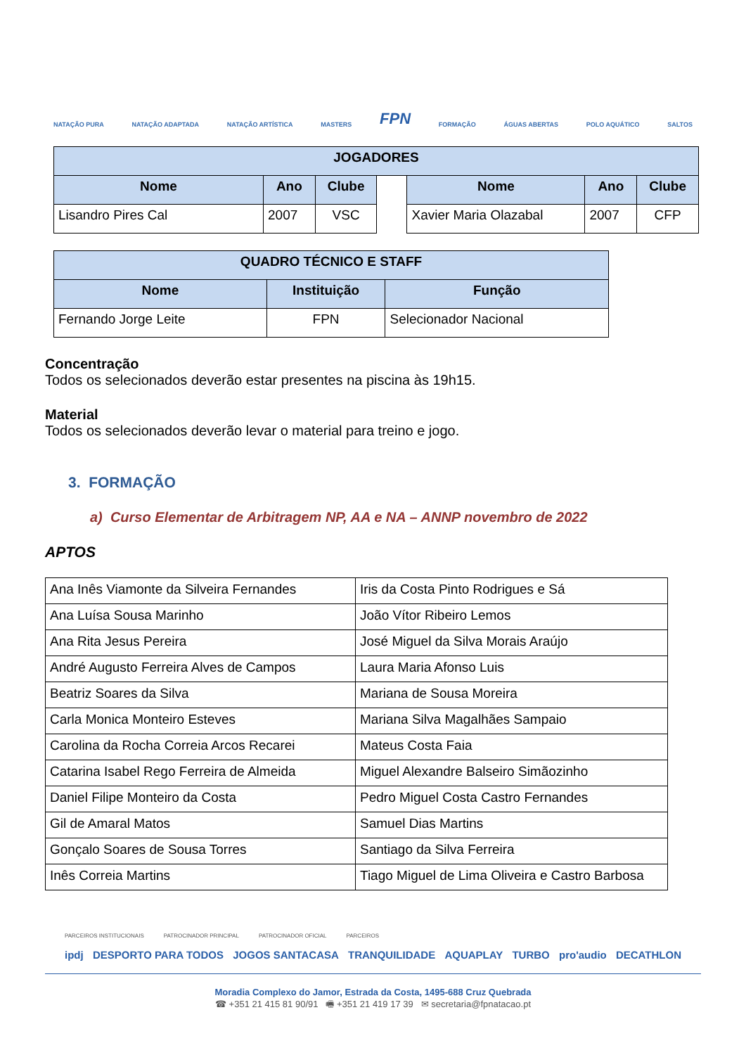NATAÇÃO PURA NATAÇÃO ADAPTADA NATAÇÃO ARTÍSTICA MASTERS FPN FORMAÇÃO ÁGUAS ABERTAS POLO AQUÁTICO SALTOS
| JOGADORES | | | | | | |
| --- | --- | --- | --- | --- | --- | --- |
| Nome | Ano | Clube | | Nome | Ano | Clube |
| Lisandro Pires Cal | 2007 | VSC | | Xavier Maria Olazabal | 2007 | CFP |
| QUADRO TÉCNICO E STAFF | | |
| --- | --- | --- |
| Nome | Instituição | Função |
| Fernando Jorge Leite | FPN | Selecionador Nacional |
Concentração
Todos os selecionados deverão estar presentes na piscina às 19h15.
Material
Todos os selecionados deverão levar o material para treino e jogo.
3. FORMAÇÃO
a) Curso Elementar de Arbitragem NP, AA e NA – ANNP novembro de 2022
APTOS
| Ana Inês Viamonte da Silveira Fernandes | Iris da Costa Pinto Rodrigues e Sá |
| Ana Luísa Sousa Marinho | João Vítor Ribeiro Lemos |
| Ana Rita Jesus Pereira | José Miguel da Silva Morais Araújo |
| André Augusto Ferreira Alves de Campos | Laura Maria Afonso Luis |
| Beatriz Soares da Silva | Mariana de Sousa Moreira |
| Carla Monica Monteiro Esteves | Mariana Silva Magalhães Sampaio |
| Carolina da Rocha Correia Arcos Recarei | Mateus Costa Faia |
| Catarina Isabel Rego Ferreira de Almeida | Miguel Alexandre Balseiro Simãozinho |
| Daniel Filipe Monteiro da Costa | Pedro Miguel Costa Castro Fernandes |
| Gil de Amaral Matos | Samuel Dias Martins |
| Gonçalo Soares de Sousa Torres | Santiago da Silva Ferreira |
| Inês Correia Martins | Tiago Miguel de Lima Oliveira e Castro Barbosa |
PARCEIROS INSTITUCIONAIS PATROCINADOR PRINCIPAL PATROCINADOR OFICIAL PARCEIROS
ipdj DESPORTO PARA TODOS JOGOS SANTACASA TRANQUILIDADE AQUAPLAY TURBO pro'audio DECATHLON
Moradia Complexo do Jamor, Estrada da Costa, 1495-688 Cruz Quebrada
☎ +351 21 415 81 90/91 🖷 +351 21 419 17 39 ✉ secretaria@fpnatacao.pt